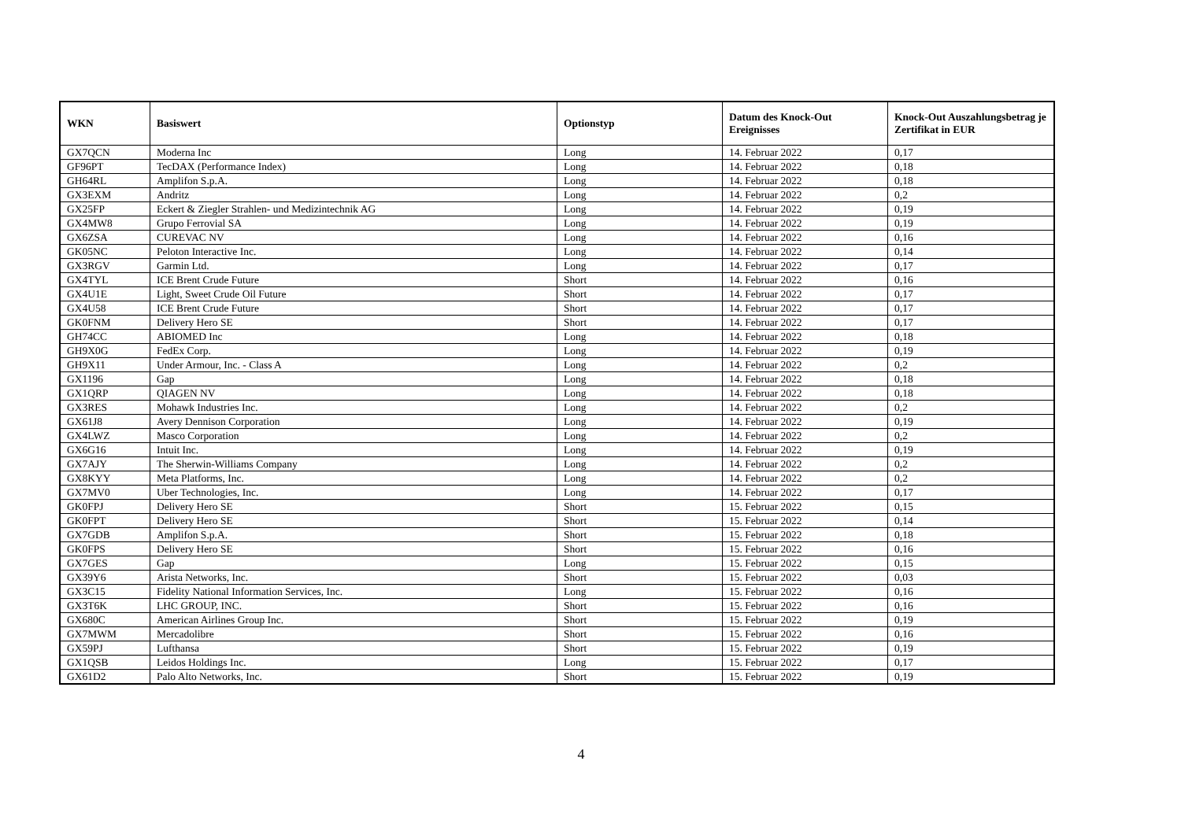| WKN | Basiswert | Optionstyp | Datum des Knock-Out Ereignisses | Knock-Out Auszahlungsbetrag je Zertifikat in EUR |
| --- | --- | --- | --- | --- |
| GX7QCN | Moderna Inc | Long | 14. Februar 2022 | 0,17 |
| GF96PT | TecDAX (Performance Index) | Long | 14. Februar 2022 | 0,18 |
| GH64RL | Amplifon S.p.A. | Long | 14. Februar 2022 | 0,18 |
| GX3EXM | Andritz | Long | 14. Februar 2022 | 0,2 |
| GX25FP | Eckert & Ziegler Strahlen- und Medizintechnik AG | Long | 14. Februar 2022 | 0,19 |
| GX4MW8 | Grupo Ferrovial SA | Long | 14. Februar 2022 | 0,19 |
| GX6ZSA | CUREVAC NV | Long | 14. Februar 2022 | 0,16 |
| GK05NC | Peloton Interactive Inc. | Long | 14. Februar 2022 | 0,14 |
| GX3RGV | Garmin Ltd. | Long | 14. Februar 2022 | 0,17 |
| GX4TYL | ICE Brent Crude Future | Short | 14. Februar 2022 | 0,16 |
| GX4U1E | Light, Sweet Crude Oil Future | Short | 14. Februar 2022 | 0,17 |
| GX4U58 | ICE Brent Crude Future | Short | 14. Februar 2022 | 0,17 |
| GK0FNM | Delivery Hero SE | Short | 14. Februar 2022 | 0,17 |
| GH74CC | ABIOMED Inc | Long | 14. Februar 2022 | 0,18 |
| GH9X0G | FedEx Corp. | Long | 14. Februar 2022 | 0,19 |
| GH9X11 | Under Armour, Inc. - Class A | Long | 14. Februar 2022 | 0,2 |
| GX1196 | Gap | Long | 14. Februar 2022 | 0,18 |
| GX1QRP | QIAGEN NV | Long | 14. Februar 2022 | 0,18 |
| GX3RES | Mohawk Industries Inc. | Long | 14. Februar 2022 | 0,2 |
| GX61J8 | Avery Dennison Corporation | Long | 14. Februar 2022 | 0,19 |
| GX4LWZ | Masco Corporation | Long | 14. Februar 2022 | 0,2 |
| GX6G16 | Intuit Inc. | Long | 14. Februar 2022 | 0,19 |
| GX7AJY | The Sherwin-Williams Company | Long | 14. Februar 2022 | 0,2 |
| GX8KYY | Meta Platforms, Inc. | Long | 14. Februar 2022 | 0,2 |
| GX7MV0 | Uber Technologies, Inc. | Long | 14. Februar 2022 | 0,17 |
| GK0FPJ | Delivery Hero SE | Short | 15. Februar 2022 | 0,15 |
| GK0FPT | Delivery Hero SE | Short | 15. Februar 2022 | 0,14 |
| GX7GDB | Amplifon S.p.A. | Short | 15. Februar 2022 | 0,18 |
| GK0FPS | Delivery Hero SE | Short | 15. Februar 2022 | 0,16 |
| GX7GES | Gap | Long | 15. Februar 2022 | 0,15 |
| GX39Y6 | Arista Networks, Inc. | Short | 15. Februar 2022 | 0,03 |
| GX3C15 | Fidelity National Information Services, Inc. | Long | 15. Februar 2022 | 0,16 |
| GX3T6K | LHC GROUP, INC. | Short | 15. Februar 2022 | 0,16 |
| GX680C | American Airlines Group Inc. | Short | 15. Februar 2022 | 0,19 |
| GX7MWM | Mercadolibre | Short | 15. Februar 2022 | 0,16 |
| GX59PJ | Lufthansa | Short | 15. Februar 2022 | 0,19 |
| GX1QSB | Leidos Holdings Inc. | Long | 15. Februar 2022 | 0,17 |
| GX61D2 | Palo Alto Networks, Inc. | Short | 15. Februar 2022 | 0,19 |
4